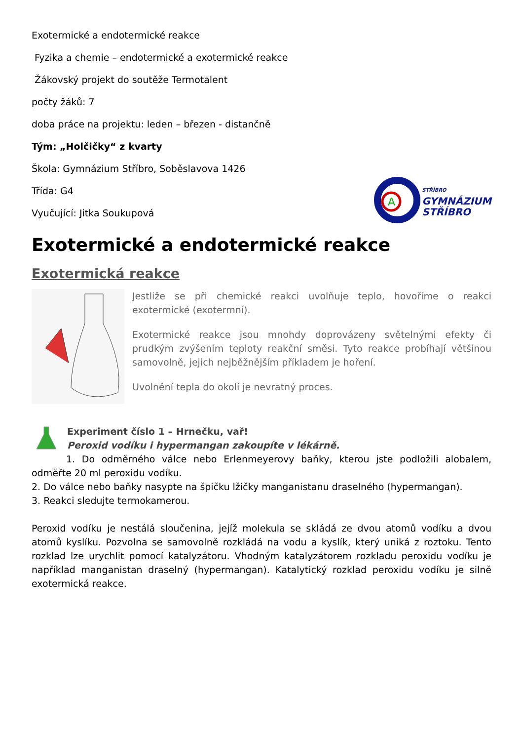Exotermické a endotermické reakce
Fyzika a chemie – endotermické a exotermické reakce
Žákovský projekt do soutěže Termotalent
počty žáků: 7
doba práce na projektu: leden – březen - distančně
Tým: „Holčičky“ z kvarty
Škola: Gymnázium Stříbro, Soběslavova 1426
Třída: G4
Vyučující: Jitka Soukupová
A
STŘÍBRO
GYMNÁZIUM
STŘÍBRO
Exotermické a endotermické reakce
Exotermická reakce
Jestliže se při chemické reakci uvolňuje teplo, hovoříme o reakci exotermické (exotermní).
Exotermické reakce jsou mnohdy doprovázeny světelnými efekty či prudkým zvýšením teploty reakční směsi. Tyto reakce probíhají většinou samovolně, jejich nejběžnějším příkladem je hoření.
Uvolnění tepla do okolí je nevratný proces.
Experiment číslo 1 – Hrnečku, vař!
Peroxid vodíku i hypermangan zakoupíte v lékárně.
1. Do odměrného válce nebo Erlenmeyerovy baňky, kterou jste podložili alobalem, odměřte 20 ml peroxidu vodíku.
2. Do válce nebo baňky nasypte na špičku lžičky manganistanu draselného (hypermangan).
3. Reakci sledujte termokamerou.
Peroxid vodíku je nestálá sloučenina, jejíž molekula se skládá ze dvou atomů vodíku a dvou atomů kyslíku. Pozvolna se samovolně rozkládá na vodu a kyslík, který uniká z roztoku. Tento rozklad lze urychlit pomocí katalyzátoru. Vhodným katalyzátorem rozkladu peroxidu vodíku je například manganistan draselný (hypermangan). Katalytický rozklad peroxidu vodíku je silně exotermická reakce.